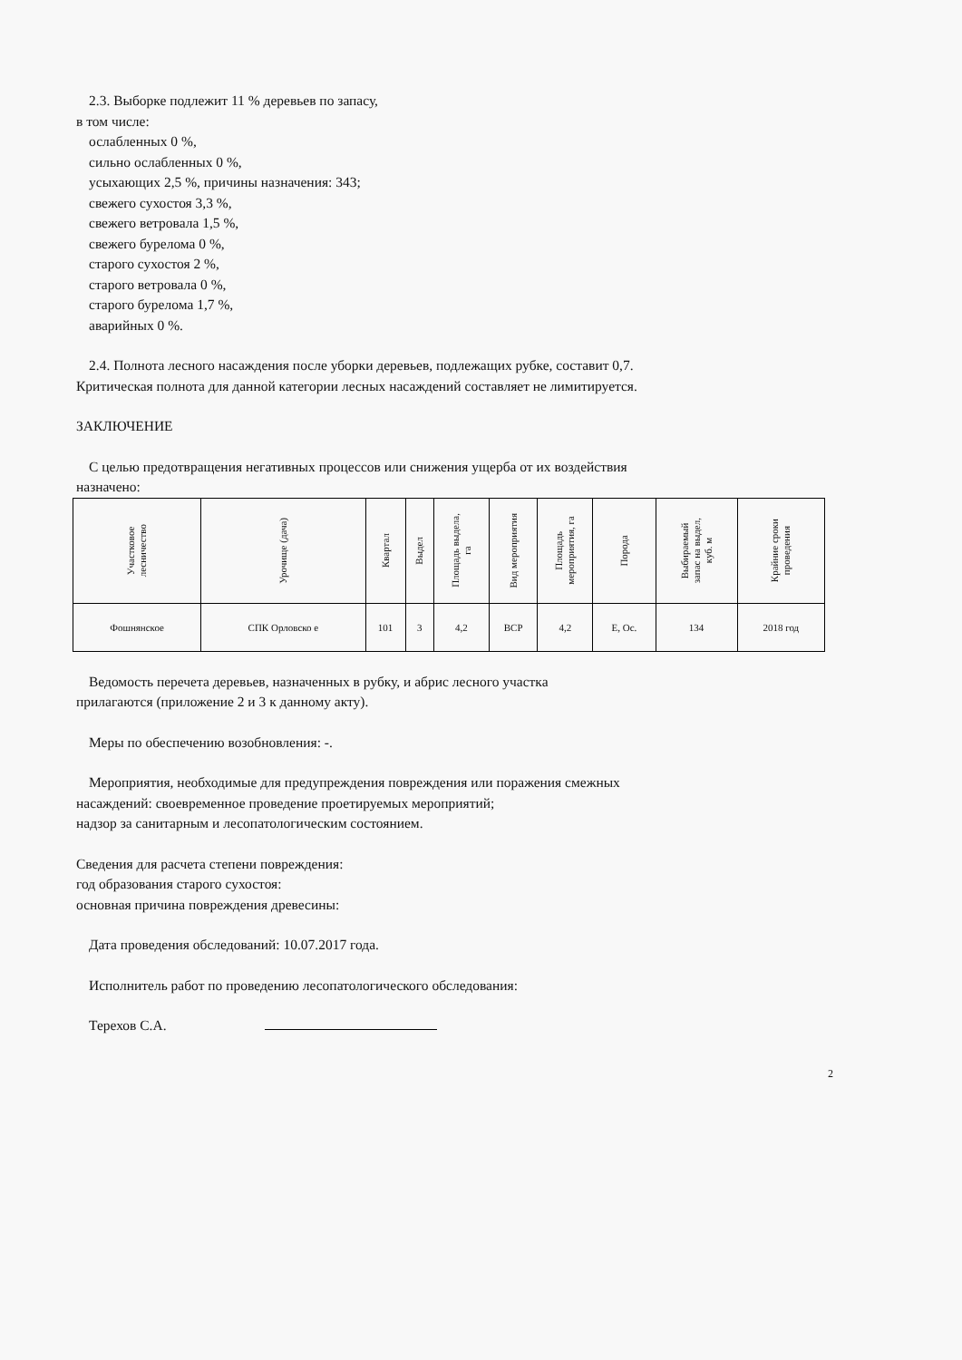2.3. Выборке подлежит 11 % деревьев по запасу,
в том числе:
ослабленных 0 %,
сильно ослабленных 0 %,
усыхающих 2,5 %, причины назначения: 343;
свежего сухостоя 3,3 %,
свежего ветровала 1,5 %,
свежего бурелома 0 %,
старого сухостоя 2 %,
старого ветровала 0 %,
старого бурелома 1,7 %,
аварийных 0 %.
2.4. Полнота лесного насаждения после уборки деревьев, подлежащих рубке, составит 0,7.
Критическая полнота для данной категории лесных насаждений составляет не лимитируется.
ЗАКЛЮЧЕНИЕ
С целью предотвращения негативных процессов или снижения ущерба от их воздействия
назначено:
| Участковое лесничество | Урочище (дача) | Квартал | Выдел | Площадь выдела, га | Вид мероприятия | Площадь мероприятия, га | Порода | Выбираемый запас на выдел, куб. м | Крайние сроки проведения |
| --- | --- | --- | --- | --- | --- | --- | --- | --- | --- |
| Фошнянское | СПК Орловско е | 101 | 3 | 4,2 | ВСР | 4,2 | Е, Ос. | 134 | 2018 год |
Ведомость перечета деревьев, назначенных в рубку, и абрис лесного участка
прилагаются (приложение 2 и 3 к данному акту).
Меры по обеспечению возобновления: -.
Мероприятия, необходимые для предупреждения повреждения или поражения смежных
насаждений: своевременное проведение проетируемых мероприятий;
надзор за санитарным и лесопатологическим состоянием.
Сведения для расчета степени повреждения:
год образования старого сухостоя:
основная причина повреждения древесины:
Дата проведения обследований: 10.07.2017 года.
Исполнитель работ по проведению лесопатологического обследования:
Терехов С.А.
2